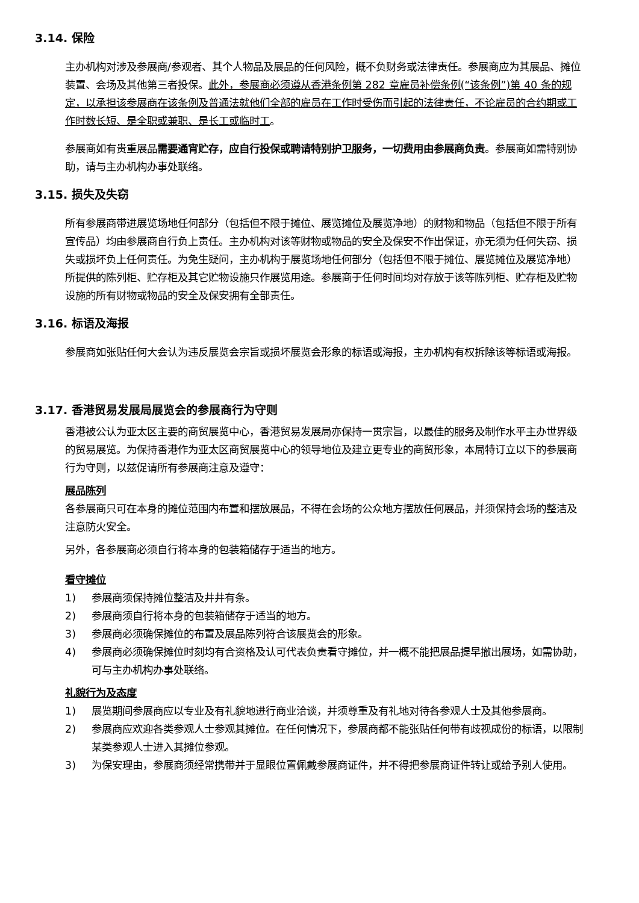3.14. 保险
主办机构对涉及参展商/参观者、其个人物品及展品的任何风险，概不负财务或法律责任。参展商应为其展品、摊位装置、会场及其他第三者投保。此外，参展商必须遵从香港条例第 282 章雇员补偿条例(“该条例”)第 40 条的规定，以承担该参展商在该条例及普通法就他们全部的雇员在工作时受伤而引起的法律责任，不论雇员的合约期或工作时数长短、是全职或兼职、是长工或临时工。
参展商如有贵重展品需要通宵贮存，应自行投保或聘请特别护卫服务，一切费用由参展商负责。参展商如需特别协助，请与主办机构办事处联络。
3.15. 损失及失窃
所有参展商带进展览场地任何部分（包括但不限于摊位、展览摊位及展览净地）的财物和物品（包括但不限于所有宣传品）均由参展商自行负上责任。主办机构对该等财物或物品的安全及保安不作出保证，亦无须为任何失窃、损失或损坏负上任何责任。为免生疑问，主办机构于展览场地任何部分（包括但不限于摊位、展览摊位及展览净地）所提供的陈列柜、贮存柜及其它贮物设施只作展览用途。参展商于任何时间均对存放于该等陈列柜、贮存柜及贮物设施的所有财物或物品的安全及保安拥有全部责任。
3.16. 标语及海报
参展商如张贴任何大会认为违反展览会宗旨或损坏展览会形象的标语或海报，主办机构有权拆除该等标语或海报。
3.17. 香港贸易发展局展览会的参展商行为守则
香港被公认为亚太区主要的商贸展览中心，香港贸易发展局亦保持一贯宗旨，以最佳的服务及制作水平主办世界级的贸易展览。为保持香港作为亚太区商贸展览中心的领导地位及建立更专业的商贸形象，本局特订立以下的参展商行为守则，以兹促请所有参展商注意及遵守：
展品陈列
各参展商只可在本身的摊位范围内布置和摆放展品，不得在会场的公众地方摆放任何展品，并须保持会场的整洁及注意防火安全。
另外，各参展商必须自行将本身的包装箱储存于适当的地方。
看守摊位
1) 参展商须保持摊位整洁及井井有条。
2) 参展商须自行将本身的包装箱储存于适当的地方。
3) 参展商必须确保摊位的布置及展品陈列符合该展览会的形象。
4) 参展商必须确保摊位时刻均有合资格及认可代表负责看守摊位，并一概不能把展品提早撤出展场，如需协助，可与主办机构办事处联络。
礼貌行为及态度
1) 展览期间参展商应以专业及有礼貌地进行商业洽谈，并须尊重及有礼地对待各参观人士及其他参展商。
2) 参展商应欢迎各类参观人士参观其摊位。在任何情况下，参展商都不能张贴任何带有歧视成份的标语，以限制某类参观人士进入其摊位参观。
3) 为保安理由，参展商须经常携带并于显眼位置佩戴参展商证件，并不得把参展商证件转让或给予别人使用。